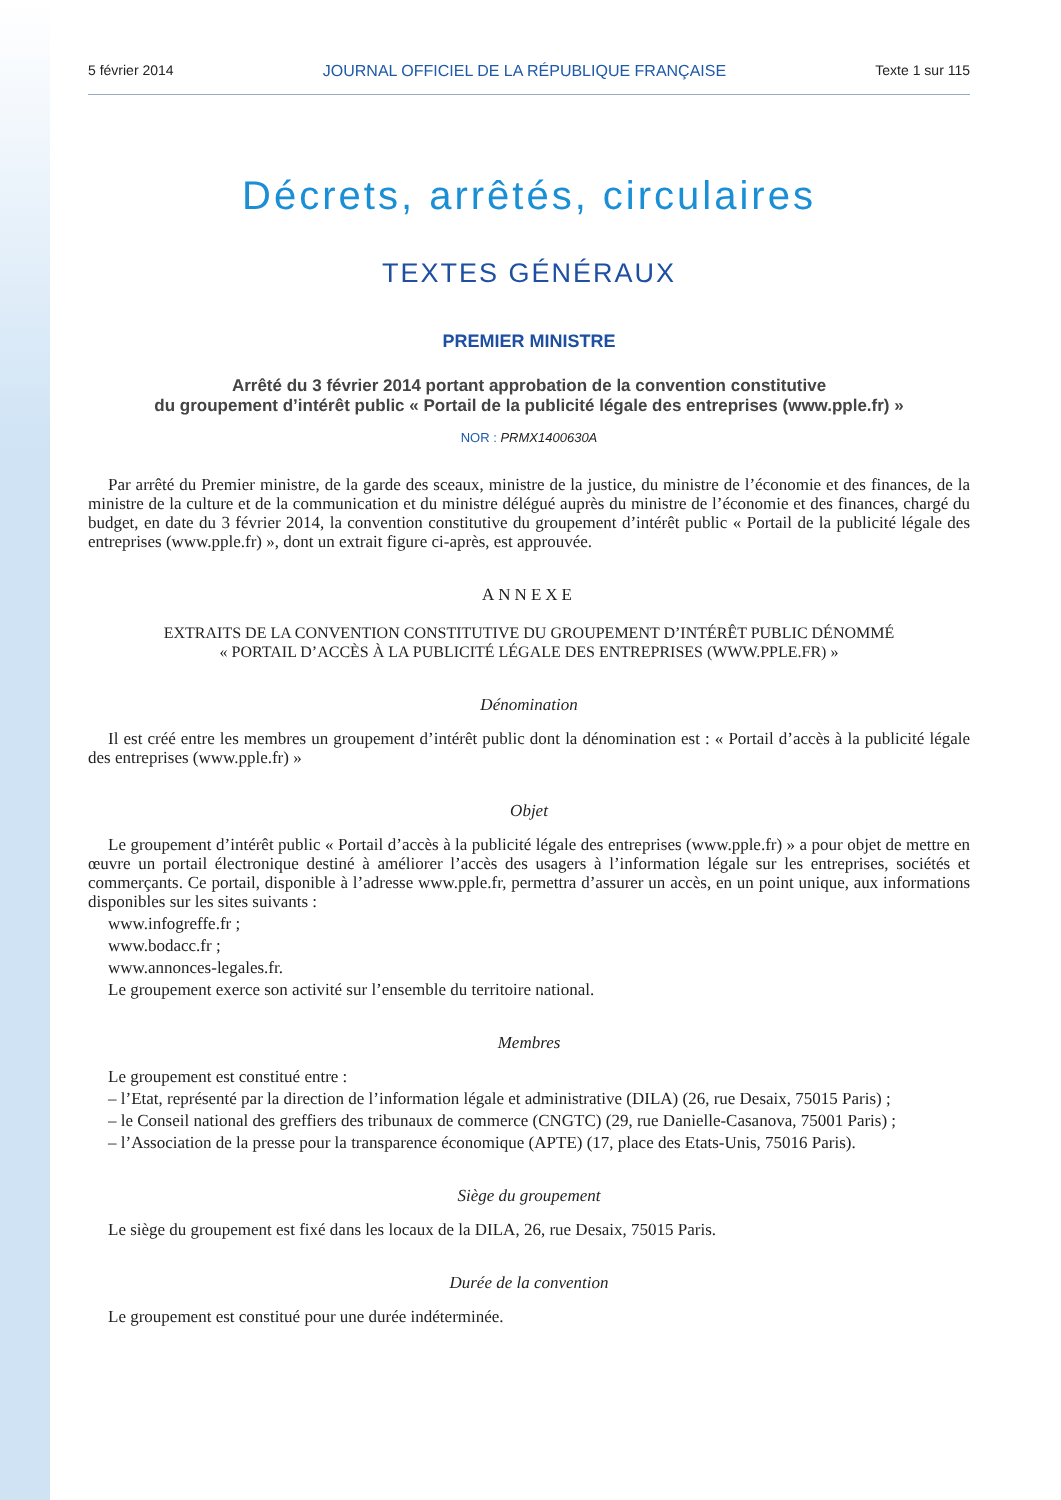5 février 2014 JOURNAL OFFICIEL DE LA RÉPUBLIQUE FRANÇAISE Texte 1 sur 115
Décrets, arrêtés, circulaires
TEXTES GÉNÉRAUX
PREMIER MINISTRE
Arrêté du 3 février 2014 portant approbation de la convention constitutive
du groupement d’intérêt public « Portail de la publicité légale des entreprises (www.pple.fr) »
NOR : PRMX1400630A
Par arrêté du Premier ministre, de la garde des sceaux, ministre de la justice, du ministre de l’économie et des finances, de la ministre de la culture et de la communication et du ministre délégué auprès du ministre de l’économie et des finances, chargé du budget, en date du 3 février 2014, la convention constitutive du groupement d’intérêt public « Portail de la publicité légale des entreprises (www.pple.fr) », dont un extrait figure ci-après, est approuvée.
ANNEXE
EXTRAITS DE LA CONVENTION CONSTITUTIVE DU GROUPEMENT D’INTÉRÊT PUBLIC DÉNOMMÉ
« PORTAIL D’ACCÈS À LA PUBLICITÉ LÉGALE DES ENTREPRISES (WWW.PPLE.FR) »
Dénomination
Il est créé entre les membres un groupement d’intérêt public dont la dénomination est : « Portail d’accès à la publicité légale des entreprises (www.pple.fr) »
Objet
Le groupement d’intérêt public « Portail d’accès à la publicité légale des entreprises (www.pple.fr) » a pour objet de mettre en œuvre un portail électronique destiné à améliorer l’accès des usagers à l’information légale sur les entreprises, sociétés et commerçants. Ce portail, disponible à l’adresse www.pple.fr, permettra d’assurer un accès, en un point unique, aux informations disponibles sur les sites suivants :
www.infogreffe.fr ;
www.bodacc.fr ;
www.annonces-legales.fr.
Le groupement exerce son activité sur l’ensemble du territoire national.
Membres
Le groupement est constitué entre :
– l’Etat, représenté par la direction de l’information légale et administrative (DILA) (26, rue Desaix, 75015 Paris) ;
– le Conseil national des greffiers des tribunaux de commerce (CNGTC) (29, rue Danielle-Casanova, 75001 Paris) ;
– l’Association de la presse pour la transparence économique (APTE) (17, place des Etats-Unis, 75016 Paris).
Siège du groupement
Le siège du groupement est fixé dans les locaux de la DILA, 26, rue Desaix, 75015 Paris.
Durée de la convention
Le groupement est constitué pour une durée indéterminée.